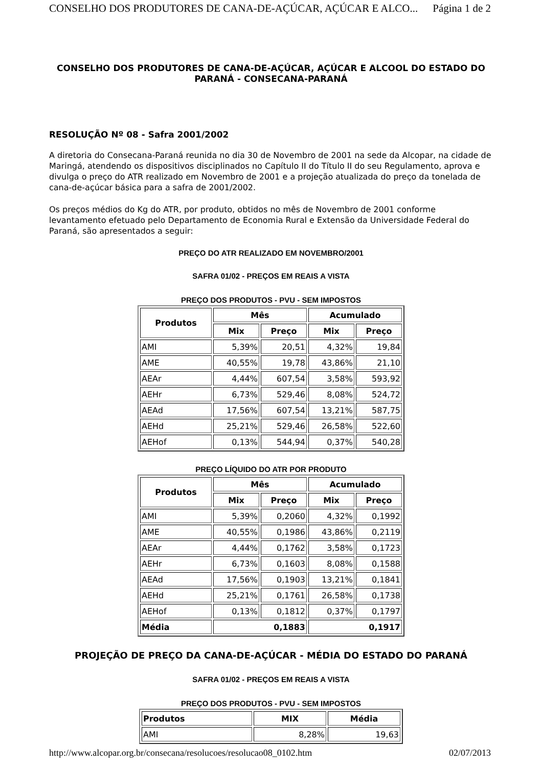CONSELHO DOS PRODUTORES DE CANA-DE-AÇÚCAR, AÇÚCAR E ALCO... Página 1 de 2
CONSELHO DOS PRODUTORES DE CANA-DE-AÇÚCAR, AÇÚCAR E ALCOOL DO ESTADO DO PARANÁ - CONSECANA-PARANÁ
RESOLUÇÃO Nº 08 - Safra 2001/2002
A diretoria do Consecana-Paraná reunida no dia 30 de Novembro de 2001 na sede da Alcopar, na cidade de Maringá, atendendo os dispositivos disciplinados no Capítulo II do Título II do seu Regulamento, aprova e divulga o preço do ATR realizado em Novembro de 2001 e a projeção atualizada do preço da tonelada de cana-de-açúcar básica para a safra de 2001/2002.
Os preços médios do Kg do ATR, por produto, obtidos no mês de Novembro de 2001 conforme levantamento efetuado pelo Departamento de Economia Rural e Extensão da Universidade Federal do Paraná, são apresentados a seguir:
PREÇO DO ATR REALIZADO EM NOVEMBRO/2001
SAFRA 01/02 - PREÇOS EM REAIS A VISTA
PREÇO DOS PRODUTOS - PVU - SEM IMPOSTOS
| Produtos | Mês | | Acumulado | |
| --- | --- | --- | --- | --- |
| | Mix | Preço | Mix | Preço |
| AMI | 5,39% | 20,51 | 4,32% | 19,84 |
| AME | 40,55% | 19,78 | 43,86% | 21,10 |
| AEAr | 4,44% | 607,54 | 3,58% | 593,92 |
| AEHr | 6,73% | 529,46 | 8,08% | 524,72 |
| AEAd | 17,56% | 607,54 | 13,21% | 587,75 |
| AEHd | 25,21% | 529,46 | 26,58% | 522,60 |
| AEHof | 0,13% | 544,94 | 0,37% | 540,28 |
PREÇO LÍQUIDO DO ATR POR PRODUTO
| Produtos | Mês | | Acumulado | |
| --- | --- | --- | --- | --- |
| | Mix | Preço | Mix | Preço |
| AMI | 5,39% | 0,2060 | 4,32% | 0,1992 |
| AME | 40,55% | 0,1986 | 43,86% | 0,2119 |
| AEAr | 4,44% | 0,1762 | 3,58% | 0,1723 |
| AEHr | 6,73% | 0,1603 | 8,08% | 0,1588 |
| AEAd | 17,56% | 0,1903 | 13,21% | 0,1841 |
| AEHd | 25,21% | 0,1761 | 26,58% | 0,1738 |
| AEHof | 0,13% | 0,1812 | 0,37% | 0,1797 |
| Média | 0,1883 | | 0,1917 | |
PROJEÇÃO DE PREÇO DA CANA-DE-AÇÚCAR - MÉDIA DO ESTADO DO PARANÁ
SAFRA 01/02 - PREÇOS EM REAIS A VISTA
PREÇO DOS PRODUTOS - PVU - SEM IMPOSTOS
| Produtos | MIX | Média |
| --- | --- | --- |
| AMI | 8,28% | 19,63 |
http://www.alcopar.org.br/consecana/resolucoes/resolucao08_0102.htm 02/07/2013